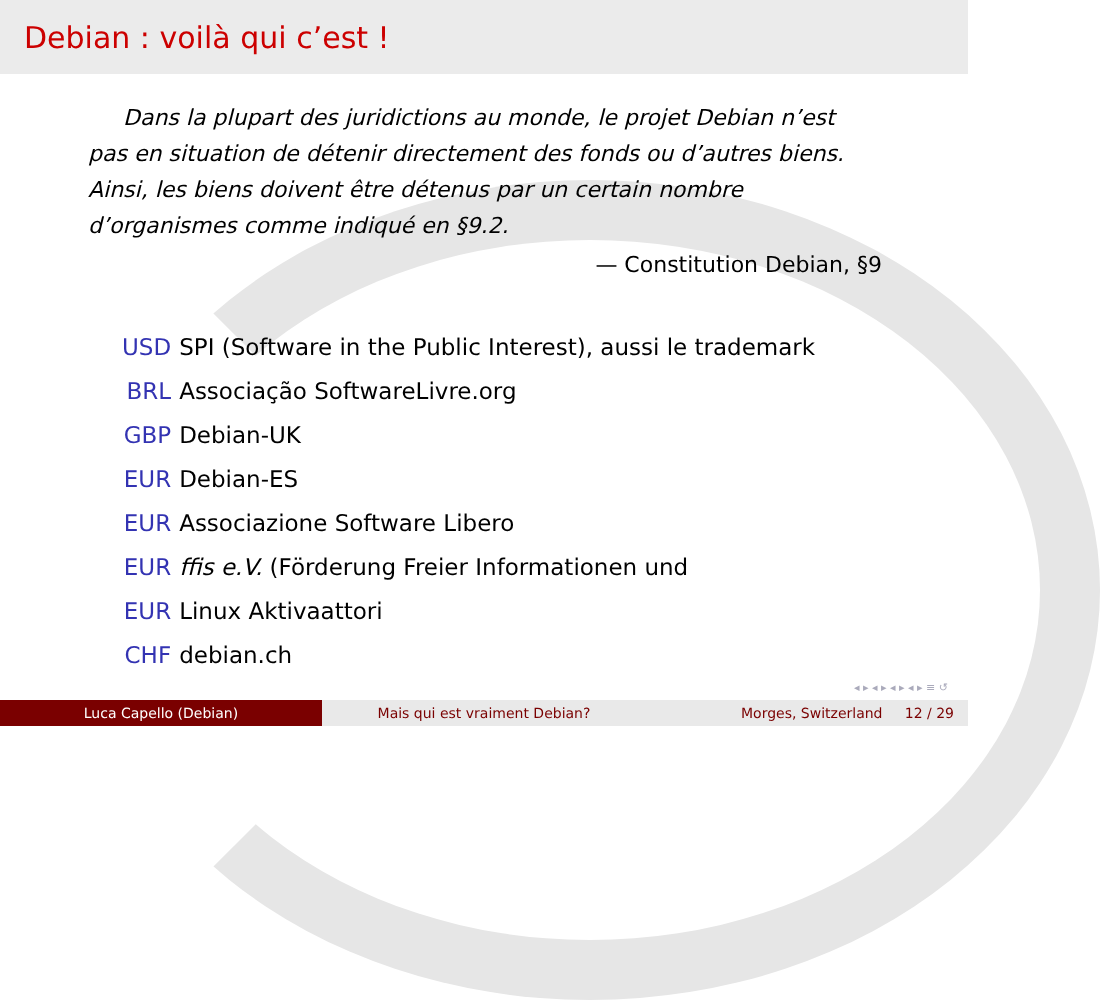Debian : voilà qui c’est !
Dans la plupart des juridictions au monde, le projet Debian n’est pas en situation de détenir directement des fonds ou d’autres biens. Ainsi, les biens doivent être détenus par un certain nombre d’organismes comme indiqué en §9.2.
— Constitution Debian, §9
| USD | SPI (Software in the Public Interest), aussi le trademark |
| BRL | Associação SoftwareLivre.org |
| GBP | Debian-UK |
| EUR | Debian-ES |
| EUR | Associazione Software Libero |
| EUR | ffis e.V. (Förderung Freier Informationen und |
| EUR | Linux Aktivaattori |
| CHF | debian.ch |
◂ ▸ ◂ ▸ ◂ ▸ ◂ ▸ ≡ ↺
Luca Capello (Debian) Mais qui est vraiment Debian? Morges, Switzerland 12 / 29